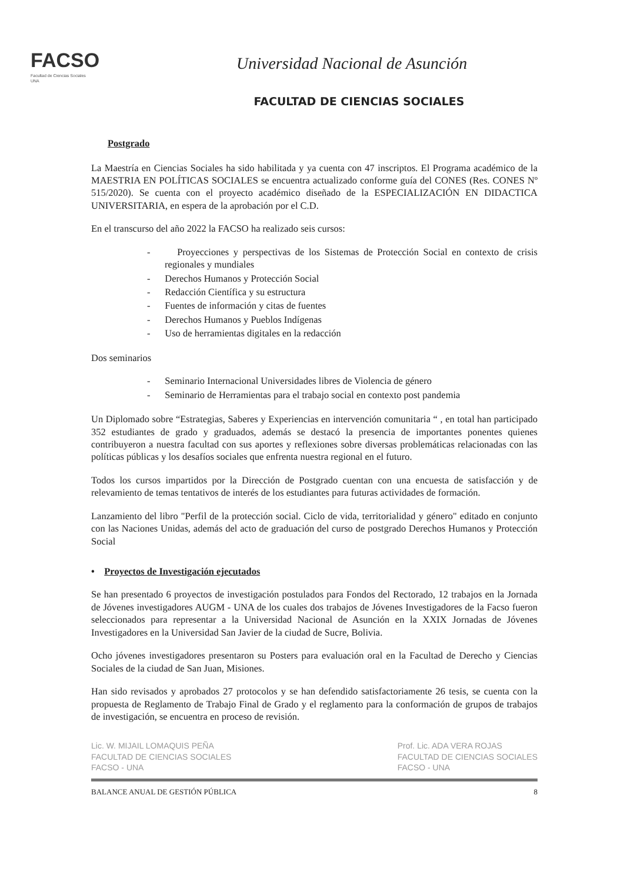FACSO
Facultad de Ciencias Sociales
UNA
Universidad Nacional de Asunción
FACULTAD DE CIENCIAS SOCIALES
Postgrado
La Maestría en Ciencias Sociales ha sido habilitada y ya cuenta con 47 inscriptos. El Programa académico de la MAESTRIA EN POLÍTICAS SOCIALES se encuentra actualizado conforme guía del CONES (Res. CONES Nº 515/2020). Se cuenta con el proyecto académico diseñado de la ESPECIALIZACIÓN EN DIDACTICA UNIVERSITARIA, en espera de la aprobación por el C.D.
En el transcurso del año 2022 la FACSO ha realizado seis cursos:
- Proyecciones y perspectivas de los Sistemas de Protección Social en contexto de crisis regionales y mundiales
- Derechos Humanos y Protección Social
- Redacción Científica y su estructura
- Fuentes de información y citas de fuentes
- Derechos Humanos y Pueblos Indígenas
- Uso de herramientas digitales en la redacción
Dos seminarios
- Seminario Internacional Universidades libres de Violencia de género
- Seminario de Herramientas para el trabajo social en contexto post pandemia
Un Diplomado sobre “Estrategias, Saberes y Experiencias en intervención comunitaria “ , en total han participado 352 estudiantes de grado y graduados, además se destacó la presencia de importantes ponentes quienes contribuyeron a nuestra facultad con sus aportes y reflexiones sobre diversas problemáticas relacionadas con las políticas públicas y los desafíos sociales que enfrenta nuestra regional en el futuro.
Todos los cursos impartidos por la Dirección de Postgrado cuentan con una encuesta de satisfacción y de relevamiento de temas tentativos de interés de los estudiantes para futuras actividades de formación.
Lanzamiento del libro "Perfil de la protección social. Ciclo de vida, territorialidad y género" editado en conjunto con las Naciones Unidas, además del acto de graduación del curso de postgrado Derechos Humanos y Protección Social
• Proyectos de Investigación ejecutados
Se han presentado 6 proyectos de investigación postulados para Fondos del Rectorado, 12 trabajos en la Jornada de Jóvenes investigadores AUGM - UNA de los cuales dos trabajos de Jóvenes Investigadores de la Facso fueron seleccionados para representar a la Universidad Nacional de Asunción en la XXIX Jornadas de Jóvenes Investigadores en la Universidad San Javier de la ciudad de Sucre, Bolivia.
Ocho jóvenes investigadores presentaron su Posters para evaluación oral en la Facultad de Derecho y Ciencias Sociales de la ciudad de San Juan, Misiones.
Han sido revisados y aprobados 27 protocolos y se han defendido satisfactoriamente 26 tesis, se cuenta con la propuesta de Reglamento de Trabajo Final de Grado y el reglamento para la conformación de grupos de trabajos de investigación, se encuentra en proceso de revisión.
Lic. W. MIJAIL LOMAQUIS PEÑA
FACULTAD DE CIENCIAS SOCIALES
FACSO - UNA Prof. Lic. ADA VERA ROJAS
FACULTAD DE CIENCIAS SOCIALES
FACSO - UNA
BALANCE ANUAL DE GESTIÓN PÚBLICA 8